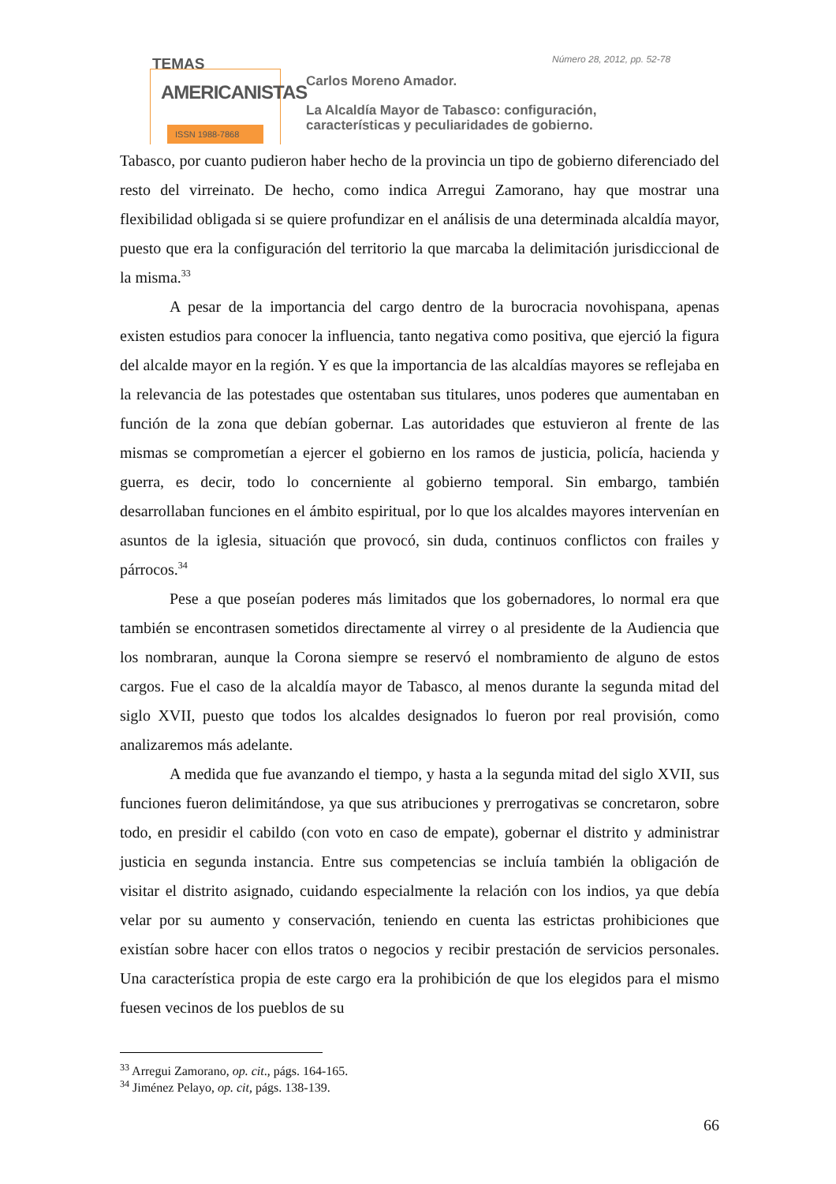TEMAS
AMERICANISTAS
ISSN 1988-7868
Número 28, 2012, pp. 52-78
Carlos Moreno Amador.
La Alcaldía Mayor de Tabasco: configuración,
características y peculiaridades de gobierno.
Tabasco, por cuanto pudieron haber hecho de la provincia un tipo de gobierno diferenciado del resto del virreinato. De hecho, como indica Arregui Zamorano, hay que mostrar una flexibilidad obligada si se quiere profundizar en el análisis de una determinada alcaldía mayor, puesto que era la configuración del territorio la que marcaba la delimitación jurisdiccional de la misma.<sup>33</sup>
A pesar de la importancia del cargo dentro de la burocracia novohispana, apenas existen estudios para conocer la influencia, tanto negativa como positiva, que ejerció la figura del alcalde mayor en la región. Y es que la importancia de las alcaldías mayores se reflejaba en la relevancia de las potestades que ostentaban sus titulares, unos poderes que aumentaban en función de la zona que debían gobernar. Las autoridades que estuvieron al frente de las mismas se comprometían a ejercer el gobierno en los ramos de justicia, policía, hacienda y guerra, es decir, todo lo concerniente al gobierno temporal. Sin embargo, también desarrollaban funciones en el ámbito espiritual, por lo que los alcaldes mayores intervenían en asuntos de la iglesia, situación que provocó, sin duda, continuos conflictos con frailes y párrocos.<sup>34</sup>
Pese a que poseían poderes más limitados que los gobernadores, lo normal era que también se encontrasen sometidos directamente al virrey o al presidente de la Audiencia que los nombraran, aunque la Corona siempre se reservó el nombramiento de alguno de estos cargos. Fue el caso de la alcaldía mayor de Tabasco, al menos durante la segunda mitad del siglo XVII, puesto que todos los alcaldes designados lo fueron por real provisión, como analizaremos más adelante.
A medida que fue avanzando el tiempo, y hasta a la segunda mitad del siglo XVII, sus funciones fueron delimitándose, ya que sus atribuciones y prerrogativas se concretaron, sobre todo, en presidir el cabildo (con voto en caso de empate), gobernar el distrito y administrar justicia en segunda instancia. Entre sus competencias se incluía también la obligación de visitar el distrito asignado, cuidando especialmente la relación con los indios, ya que debía velar por su aumento y conservación, teniendo en cuenta las estrictas prohibiciones que existían sobre hacer con ellos tratos o negocios y recibir prestación de servicios personales. Una característica propia de este cargo era la prohibición de que los elegidos para el mismo fuesen vecinos de los pueblos de su
<sup>33</sup> Arregui Zamorano, op. cit., págs. 164-165.
<sup>34</sup> Jiménez Pelayo, op. cit, págs. 138-139.
66